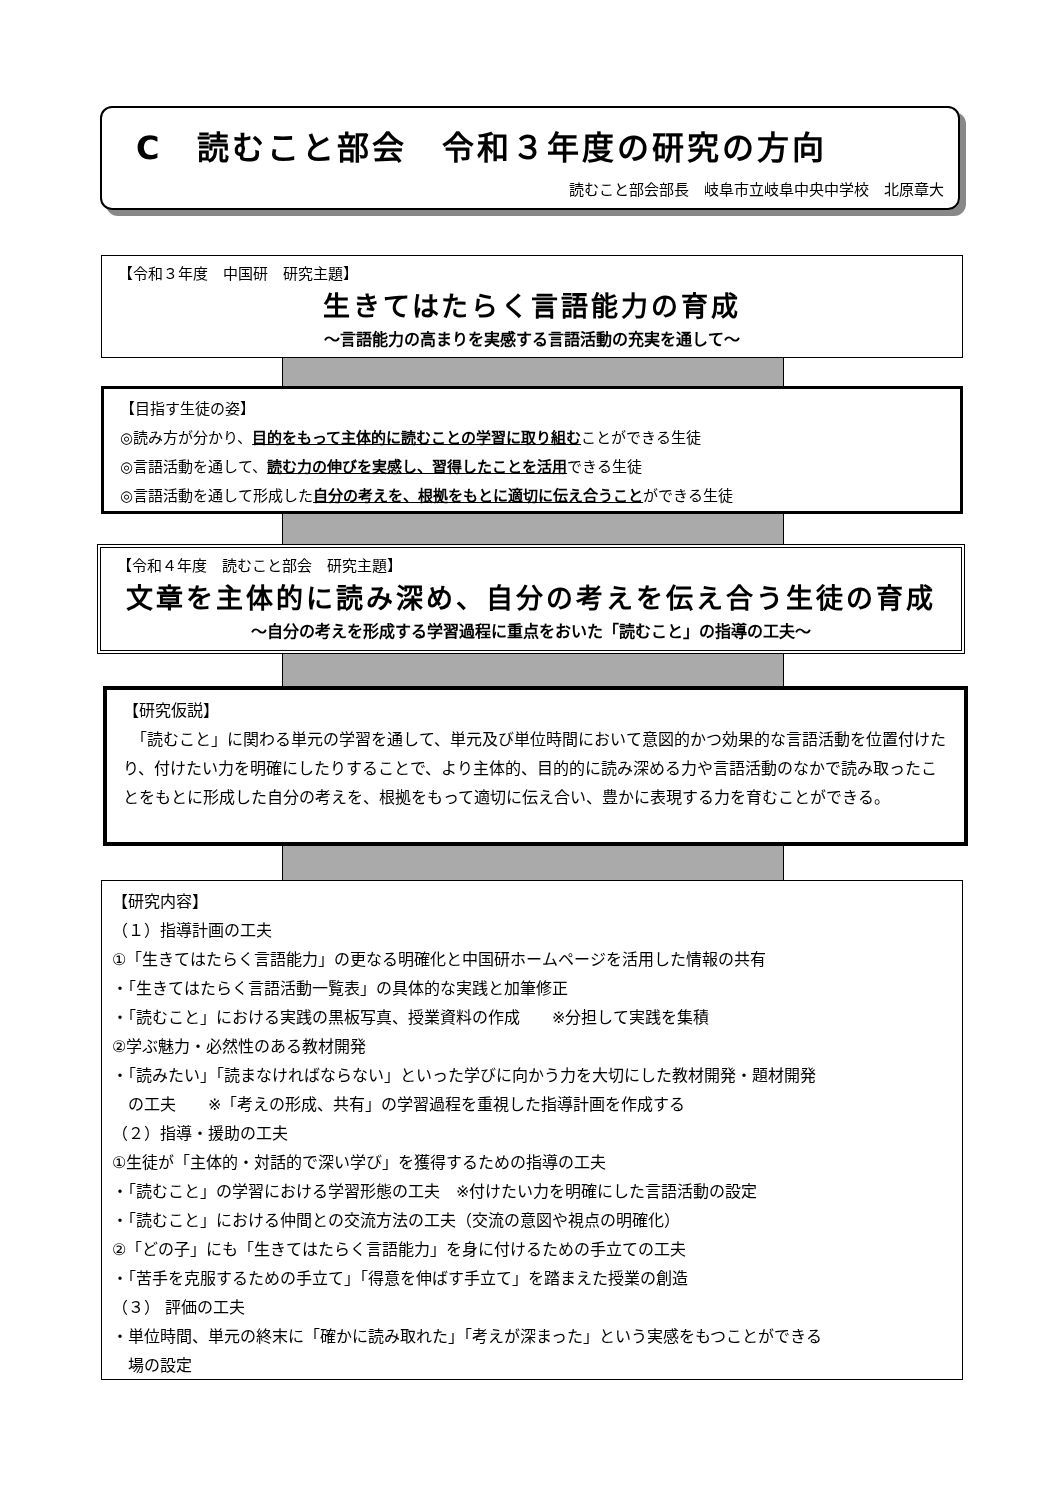C　読むこと部会　令和３年度の研究の方向
読むこと部会部長　岐阜市立岐阜中央中学校　北原章大
【令和３年度　中国研　研究主題】
生きてはたらく言語能力の育成
～言語能力の高まりを実感する言語活動の充実を通して～
【目指す生徒の姿】
◎読み方が分かり、目的をもって主体的に読むことの学習に取り組むことができる生徒
◎言語活動を通して、読む力の伸びを実感し、習得したことを活用できる生徒
◎言語活動を通して形成した自分の考えを、根拠をもとに適切に伝え合うことができる生徒
【令和４年度　読むこと部会　研究主題】
文章を主体的に読み深め、自分の考えを伝え合う生徒の育成
～自分の考えを形成する学習過程に重点をおいた「読むこと」の指導の工夫～
【研究仮説】
　「読むこと」に関わる単元の学習を通して、単元及び単位時間において意図的かつ効果的な言語活動を位置付けたり、付けたい力を明確にしたりすることで、より主体的、目的的に読み深める力や言語活動のなかで読み取ったことをもとに形成した自分の考えを、根拠をもって適切に伝え合い、豊かに表現する力を育むことができる。
【研究内容】
（１）指導計画の工夫
①「生きてはたらく言語能力」の更なる明確化と中国研ホームページを活用した情報の共有
・「生きてはたらく言語活動一覧表」の具体的な実践と加筆修正
・「読むこと」における実践の黒板写真、授業資料の作成　　※分担して実践を集積
②学ぶ魅力・必然性のある教材開発
・「読みたい」「読まなければならない」といった学びに向かう力を大切にした教材開発・題材開発
　の工夫　　※「考えの形成、共有」の学習過程を重視した指導計画を作成する
（２）指導・援助の工夫
①生徒が「主体的・対話的で深い学び」を獲得するための指導の工夫
・「読むこと」の学習における学習形態の工夫　※付けたい力を明確にした言語活動の設定
・「読むこと」における仲間との交流方法の工夫（交流の意図や視点の明確化）
②「どの子」にも「生きてはたらく言語能力」を身に付けるための手立ての工夫
・「苦手を克服するための手立て」「得意を伸ばす手立て」を踏まえた授業の創造
（３） 評価の工夫
・単位時間、単元の終末に「確かに読み取れた」「考えが深まった」という実感をもつことができる
　場の設定